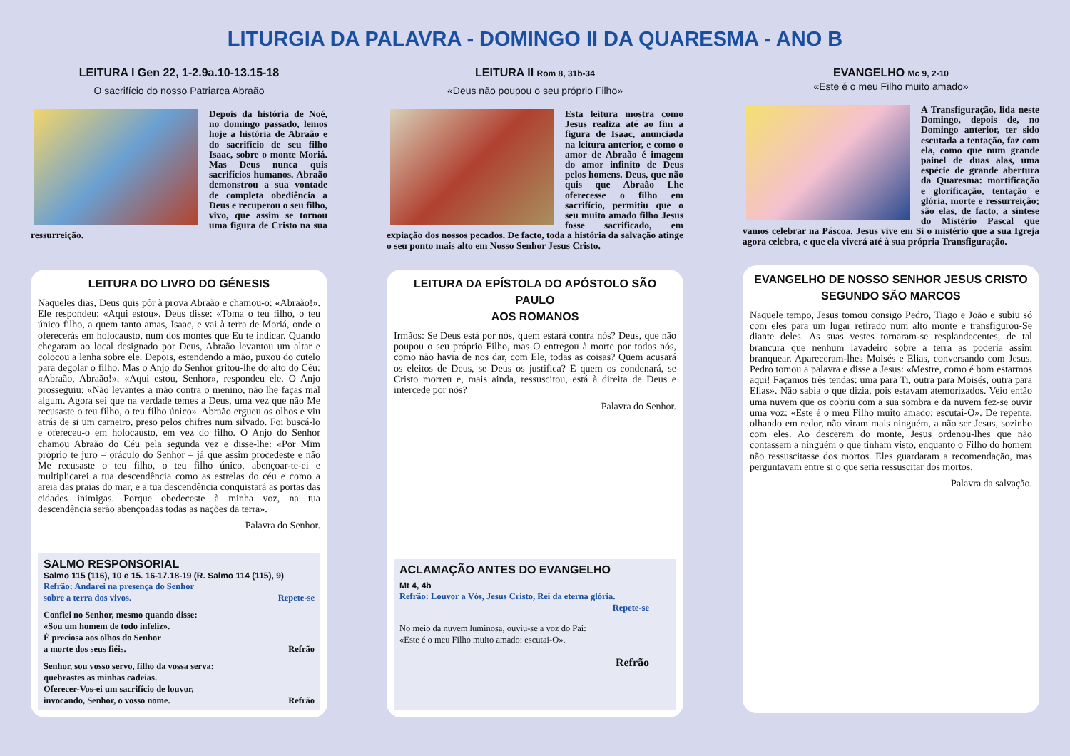LITURGIA DA PALAVRA - DOMINGO II DA QUARESMA - ANO B
LEITURA I Gen 22, 1-2.9a.10-13.15-18
O sacrifício do nosso Patriarca Abraão
Depois da história de Noé, no domingo passado, lemos hoje a história de Abraão e do sacrifício de seu filho Isaac, sobre o monte Moriá. Mas Deus nunca quis sacrifícios humanos. Abraão demonstrou a sua vontade de completa obediência a Deus e recuperou o seu filho, vivo, que assim se tornou uma figura de Cristo na sua ressurreição.
LEITURA DO LIVRO DO GÉNESIS
Naqueles dias, Deus quis pôr à prova Abraão e chamou-o: «Abraão!». Ele respondeu: «Aqui estou». Deus disse: «Toma o teu filho, o teu único filho, a quem tanto amas, Isaac, e vai à terra de Moriá, onde o oferecerás em holocausto, num dos montes que Eu te indicar. Quando chegaram ao local designado por Deus, Abraão levantou um altar e colocou a lenha sobre ele. Depois, estendendo a mão, puxou do cutelo para degolar o filho. Mas o Anjo do Senhor gritou-lhe do alto do Céu: «Abraão, Abraão!». «Aqui estou, Senhor», respondeu ele. O Anjo prosseguiu: «Não levantes a mão contra o menino, não lhe faças mal algum. Agora sei que na verdade temes a Deus, uma vez que não Me recusaste o teu filho, o teu filho único». Abraão ergueu os olhos e viu atrás de si um carneiro, preso pelos chifres num silvado. Foi buscá-lo e ofereceu-o em holocausto, em vez do filho. O Anjo do Senhor chamou Abraão do Céu pela segunda vez e disse-lhe: «Por Mim próprio te juro – oráculo do Senhor – já que assim procedeste e não Me recusaste o teu filho, o teu filho único, abençoar-te-ei e multiplicarei a tua descendência como as estrelas do céu e como a areia das praias do mar, e a tua descendência conquistará as portas das cidades inimigas. Porque obedeceste à minha voz, na tua descendência serão abençoadas todas as nações da terra».
Palavra do Senhor.
SALMO RESPONSORIAL
Salmo 115 (116), 10 e 15. 16-17.18-19 (R. Salmo 114 (115), 9)
Refrão: Andarei na presença do Senhor
sobre a terra dos vivos. Repete-se
Confiei no Senhor, mesmo quando disse:
«Sou um homem de todo infeliz».
É preciosa aos olhos do Senhor
a morte dos seus fiéis. Refrão
Senhor, sou vosso servo, filho da vossa serva:
quebrastes as minhas cadeias.
Oferecer-Vos-ei um sacrifício de louvor,
invocando, Senhor, o vosso nome. Refrão
LEITURA II Rom 8, 31b-34
«Deus não poupou o seu próprio Filho»
Esta leitura mostra como Jesus realiza até ao fim a figura de Isaac, anunciada na leitura anterior, e como o amor de Abraão é imagem do amor infinito de Deus pelos homens. Deus, que não quis que Abraão Lhe oferecesse o filho em sacrifício, permitiu que o seu muito amado filho Jesus fosse sacrificado, em expiação dos nossos pecados. De facto, toda a história da salvação atinge o seu ponto mais alto em Nosso Senhor Jesus Cristo.
LEITURA DA EPÍSTOLA DO APÓSTOLO SÃO PAULO
AOS ROMANOS
Irmãos: Se Deus está por nós, quem estará contra nós? Deus, que não poupou o seu próprio Filho, mas O entregou à morte por todos nós, como não havia de nos dar, com Ele, todas as coisas? Quem acusará os eleitos de Deus, se Deus os justifica? E quem os condenará, se Cristo morreu e, mais ainda, ressuscitou, está à direita de Deus e intercede por nós?
Palavra do Senhor.
ACLAMAÇÃO ANTES DO EVANGELHO
Mt 4, 4b
Refrão: Louvor a Vós, Jesus Cristo, Rei da eterna glória.
Repete-se
No meio da nuvem luminosa, ouviu-se a voz do Pai:
«Este é o meu Filho muito amado: escutai-O».
Refrão
EVANGELHO Mc 9, 2-10
«Este é o meu Filho muito amado»
A Transfiguração, lida neste Domingo, depois de, no Domingo anterior, ter sido escutada a tentação, faz com ela, como que num grande painel de duas alas, uma espécie de grande abertura da Quaresma: mortificação e glorificação, tentação e glória, morte e ressurreição; são elas, de facto, a síntese do Mistério Pascal que vamos celebrar na Páscoa. Jesus vive em Si o mistério que a sua Igreja agora celebra, e que ela viverá até à sua própria Transfiguração.
EVANGELHO DE NOSSO SENHOR JESUS CRISTO
SEGUNDO SÃO MARCOS
Naquele tempo, Jesus tomou consigo Pedro, Tiago e João e subiu só com eles para um lugar retirado num alto monte e transfigurou-Se diante deles. As suas vestes tornaram-se resplandecentes, de tal brancura que nenhum lavadeiro sobre a terra as poderia assim branquear. Apareceram-lhes Moisés e Elias, conversando com Jesus. Pedro tomou a palavra e disse a Jesus: «Mestre, como é bom estarmos aqui! Façamos três tendas: uma para Ti, outra para Moisés, outra para Elias». Não sabia o que dizia, pois estavam atemorizados. Veio então uma nuvem que os cobriu com a sua sombra e da nuvem fez-se ouvir uma voz: «Este é o meu Filho muito amado: escutai-O». De repente, olhando em redor, não viram mais ninguém, a não ser Jesus, sozinho com eles. Ao descerem do monte, Jesus ordenou-lhes que não contassem a ninguém o que tinham visto, enquanto o Filho do homem não ressuscitasse dos mortos. Eles guardaram a recomendação, mas perguntavam entre si o que seria ressuscitar dos mortos.
Palavra da salvação.